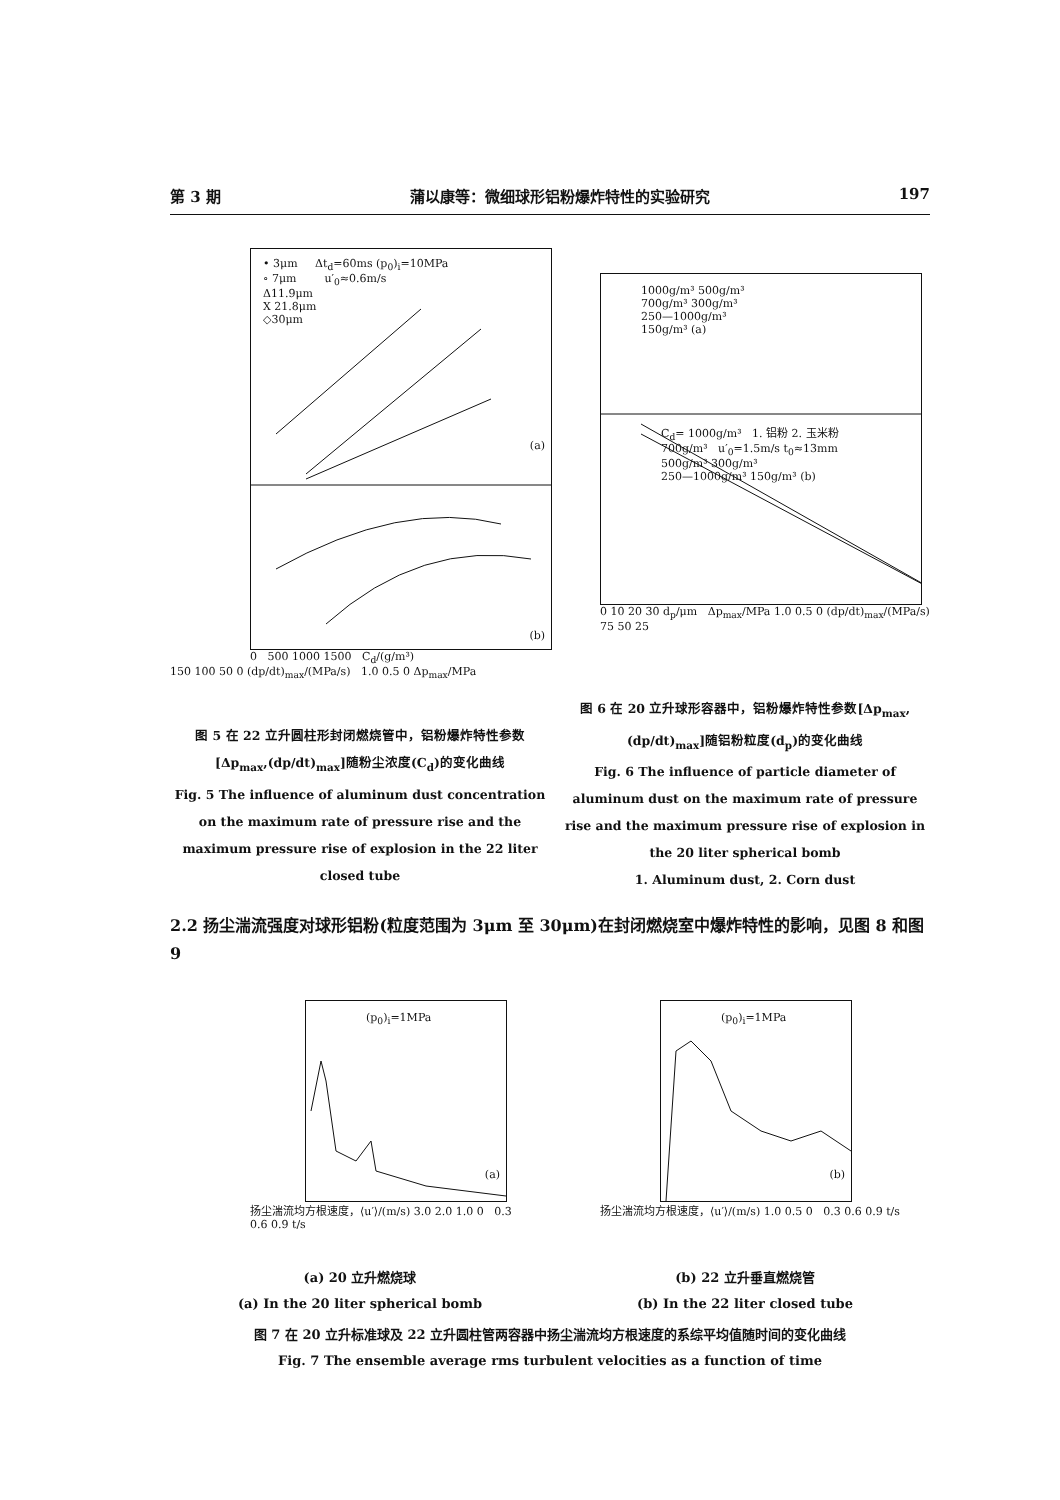第 3 期 蒲以康等：微细球形铝粉爆炸特性的实验研究 197
• 3μm Δt<sub>d</sub>=60ms (p<sub>0</sub>)<sub>i</sub>=10MPa
∘ 7μm u′<sub>0</sub>≈0.6m/s
Δ11.9μm
X 21.8μm
◇30μm
(a)
(b)
0 500 1000 1500 C<sub>d</sub>/(g/m³)
150 100 50 0 (dp/dt)<sub>max</sub>/(MPa/s) 1.0 0.5 0 Δp<sub>max</sub>/MPa
1000g/m³ 500g/m³
700g/m³ 300g/m³
250—1000g/m³
150g/m³ (a)
C<sub>d</sub>= 1000g/m³ 1. 铝粉 2. 玉米粉
700g/m³ u′<sub>0</sub>=1.5m/s t<sub>0</sub>≈13mm
500g/m³ 300g/m³
250—1000g/m³ 150g/m³ (b)
0 10 20 30 d<sub>p</sub>/μm Δp<sub>max</sub>/MPa 1.0 0.5 0 (dp/dt)<sub>max</sub>/(MPa/s) 75 50 25
图 5 在 22 立升圆柱形封闭燃烧管中，铝粉爆炸特性参数[Δp<sub>max</sub>,(dp/dt)<sub>max</sub>]随粉尘浓度(C<sub>d</sub>)的变化曲线
Fig. 5 The influence of aluminum dust concentration on the maximum rate of pressure rise and the maximum pressure rise of explosion in the 22 liter closed tube
图 6 在 20 立升球形容器中，铝粉爆炸特性参数[Δp<sub>max</sub>,(dp/dt)<sub>max</sub>]随铝粉粒度(d<sub>p</sub>)的变化曲线
Fig. 6 The influence of particle diameter of aluminum dust on the maximum rate of pressure rise and the maximum pressure rise of explosion in the 20 liter spherical bomb
1. Aluminum dust, 2. Corn dust
2.2 扬尘湍流强度对球形铝粉(粒度范围为 3μm 至 30μm)在封闭燃烧室中爆炸特性的影响，见图 8 和图 9
(p<sub>0</sub>)<sub>i</sub>=1MPa
(a)
扬尘湍流均方根速度，⟨u′⟩/(m/s) 3.0 2.0 1.0 0 0.3 0.6 0.9 t/s
(p<sub>0</sub>)<sub>i</sub>=1MPa
(b)
扬尘湍流均方根速度，⟨u′⟩/(m/s) 1.0 0.5 0 0.3 0.6 0.9 t/s
(a) 20 立升燃烧球
(a) In the 20 liter spherical bomb
(b) 22 立升垂直燃烧管
(b) In the 22 liter closed tube
图 7 在 20 立升标准球及 22 立升圆柱管两容器中扬尘湍流均方根速度的系综平均值随时间的变化曲线
Fig. 7 The ensemble average rms turbulent velocities as a function of time